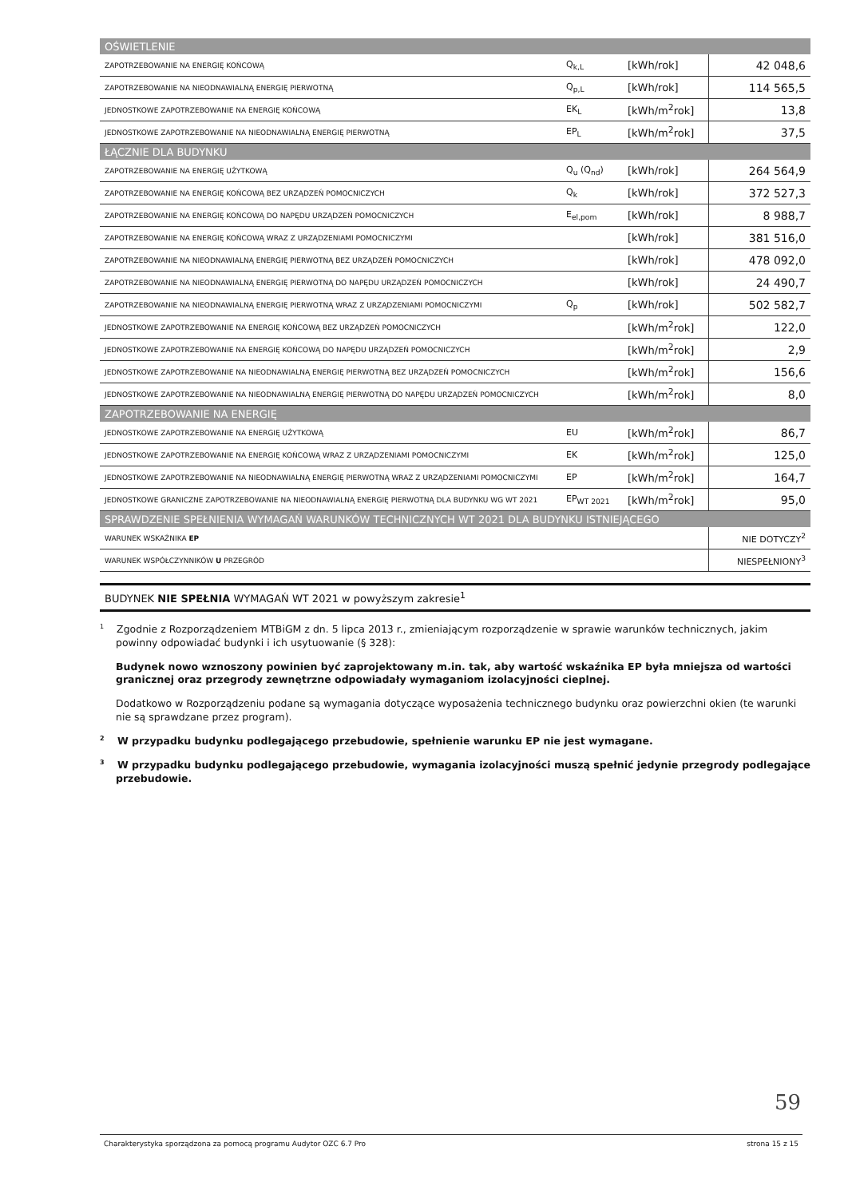| OŚWIETLENIE | | | |
| ZAPOTRZEBOWANIE NA ENERGIĘ KOŃCOWĄ | Q<sub>k,L</sub> | [kWh/rok] | 42 048,6 |
| ZAPOTRZEBOWANIE NA NIEODNAWIALNĄ ENERGIĘ PIERWOTNĄ | Q<sub>p,L</sub> | [kWh/rok] | 114 565,5 |
| JEDNOSTKOWE ZAPOTRZEBOWANIE NA ENERGIĘ KOŃCOWĄ | EK<sub>L</sub> | [kWh/m<sup>2</sup>rok] | 13,8 |
| JEDNOSTKOWE ZAPOTRZEBOWANIE NA NIEODNAWIALNĄ ENERGIĘ PIERWOTNĄ | EP<sub>L</sub> | [kWh/m<sup>2</sup>rok] | 37,5 |
| ŁĄCZNIE DLA BUDYNKU | | | |
| ZAPOTRZEBOWANIE NA ENERGIĘ UŻYTKOWĄ | Q<sub>u</sub> (Q<sub>nd</sub>) | [kWh/rok] | 264 564,9 |
| ZAPOTRZEBOWANIE NA ENERGIĘ KOŃCOWĄ BEZ URZĄDZEŃ POMOCNICZYCH | Q<sub>k</sub> | [kWh/rok] | 372 527,3 |
| ZAPOTRZEBOWANIE NA ENERGIĘ KOŃCOWĄ DO NAPĘDU URZĄDZEŃ POMOCNICZYCH | E<sub>el,pom</sub> | [kWh/rok] | 8 988,7 |
| ZAPOTRZEBOWANIE NA ENERGIĘ KOŃCOWĄ WRAZ Z URZĄDZENIAMI POMOCNICZYMI | | [kWh/rok] | 381 516,0 |
| ZAPOTRZEBOWANIE NA NIEODNAWIALNĄ ENERGIĘ PIERWOTNĄ BEZ URZĄDZEŃ POMOCNICZYCH | | [kWh/rok] | 478 092,0 |
| ZAPOTRZEBOWANIE NA NIEODNAWIALNĄ ENERGIĘ PIERWOTNĄ DO NAPĘDU URZĄDZEŃ POMOCNICZYCH | | [kWh/rok] | 24 490,7 |
| ZAPOTRZEBOWANIE NA NIEODNAWIALNĄ ENERGIĘ PIERWOTNĄ WRAZ Z URZĄDZENIAMI POMOCNICZYMI | Q<sub>p</sub> | [kWh/rok] | 502 582,7 |
| JEDNOSTKOWE ZAPOTRZEBOWANIE NA ENERGIĘ KOŃCOWĄ BEZ URZĄDZEŃ POMOCNICZYCH | | [kWh/m<sup>2</sup>rok] | 122,0 |
| JEDNOSTKOWE ZAPOTRZEBOWANIE NA ENERGIĘ KOŃCOWĄ DO NAPĘDU URZĄDZEŃ POMOCNICZYCH | | [kWh/m<sup>2</sup>rok] | 2,9 |
| JEDNOSTKOWE ZAPOTRZEBOWANIE NA NIEODNAWIALNĄ ENERGIĘ PIERWOTNĄ BEZ URZĄDZEŃ POMOCNICZYCH | | [kWh/m<sup>2</sup>rok] | 156,6 |
| JEDNOSTKOWE ZAPOTRZEBOWANIE NA NIEODNAWIALNĄ ENERGIĘ PIERWOTNĄ DO NAPĘDU URZĄDZEŃ POMOCNICZYCH | | [kWh/m<sup>2</sup>rok] | 8,0 |
| ZAPOTRZEBOWANIE NA ENERGIĘ | | | |
| JEDNOSTKOWE ZAPOTRZEBOWANIE NA ENERGIĘ UŻYTKOWĄ | EU | [kWh/m<sup>2</sup>rok] | 86,7 |
| JEDNOSTKOWE ZAPOTRZEBOWANIE NA ENERGIĘ KOŃCOWĄ WRAZ Z URZĄDZENIAMI POMOCNICZYMI | EK | [kWh/m<sup>2</sup>rok] | 125,0 |
| JEDNOSTKOWE ZAPOTRZEBOWANIE NA NIEODNAWIALNĄ ENERGIĘ PIERWOTNĄ WRAZ Z URZĄDZENIAMI POMOCNICZYMI | EP | [kWh/m<sup>2</sup>rok] | 164,7 |
| JEDNOSTKOWE GRANICZNE ZAPOTRZEBOWANIE NA NIEODNAWIALNĄ ENERGIĘ PIERWOTNĄ DLA BUDYNKU WG WT 2021 | EP<sub>WT 2021</sub> | [kWh/m<sup>2</sup>rok] | 95,0 |
| SPRAWDZENIE SPEŁNIENIA WYMAGAŃ WARUNKÓW TECHNICZNYCH WT 2021 DLA BUDYNKU ISTNIEJĄCEGO | | | |
| WARUNEK WSKAŹNIKA EP | | | NIE DOTYCZY<sup>2</sup> |
| WARUNEK WSPÓŁCZYNNIKÓW U PRZEGRÓD | | | NIESPEŁNIONY<sup>3</sup> |
BUDYNEK NIE SPEŁNIA WYMAGAŃ WT 2021 w powyższym zakresie<sup>1</sup>
<sup>1</sup> Zgodnie z Rozporządzeniem MTBiGM z dn. 5 lipca 2013 r., zmieniającym rozporządzenie w sprawie warunków technicznych, jakim powinny odpowiadać budynki i ich usytuowanie (§ 328):
Budynek nowo wznoszony powinien być zaprojektowany m.in. tak, aby wartość wskaźnika EP była mniejsza od wartości granicznej oraz przegrody zewnętrzne odpowiadały wymaganiom izolacyjności cieplnej.
Dodatkowo w Rozporządzeniu podane są wymagania dotyczące wyposażenia technicznego budynku oraz powierzchni okien (te warunki nie są sprawdzane przez program).
<sup>2</sup> W przypadku budynku podlegającego przebudowie, spełnienie warunku EP nie jest wymagane.
<sup>3</sup> W przypadku budynku podlegającego przebudowie, wymagania izolacyjności muszą spełnić jedynie przegrody podlegające przebudowie.
59
Charakterystyka sporządzona za pomocą programu Audytor OZC 6.7 Pro strona 15 z 15